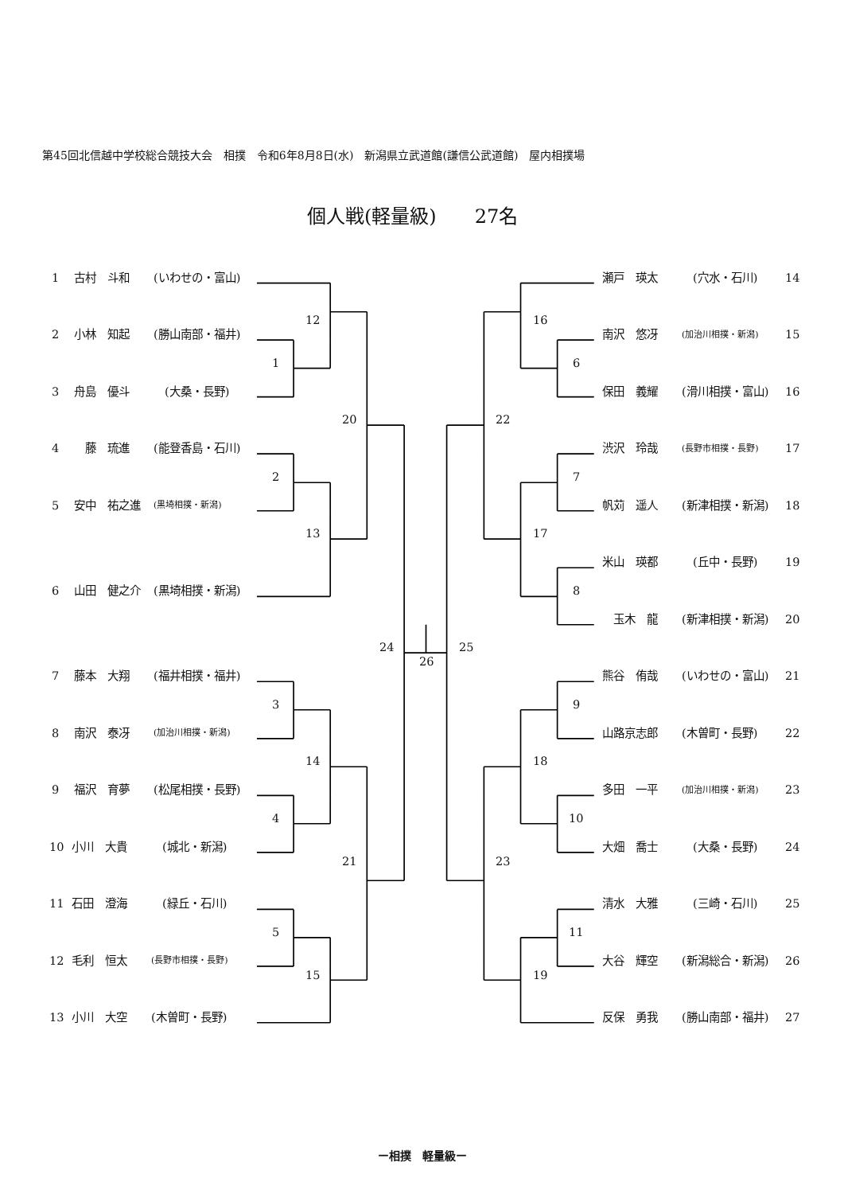第45回北信越中学校総合競技大会　相撲　令和6年8月8日(水)　新潟県立武道館(謙信公武道館)　屋内相撲場
個人戦(軽量級)　　27名
1 古村　斗和 (いわせの・富山)
瀬戸　瑛太　(穴水・石川) 14
12
16
2 小林　知起 (勝山南部・福井)
南沢　悠冴 (加治川相撲・新潟) 15
1
6
3 舟島　優斗　(大桑・長野)
保田　義耀 (滑川相撲・富山) 16
20
22
4　藤　琉進 (能登香島・石川)
渋沢　玲哉 (長野市相撲・長野) 17
2
7
5 安中　祐之進 (黒埼相撲・新潟)
帆苅　遥人 (新津相撲・新潟) 18
13
17
米山　瑛都　(丘中・長野) 19
6 山田　健之介 (黒埼相撲・新潟)
8
　玉木　龍 (新津相撲・新潟) 20
24
25
26
7 藤本　大翔 (福井相撲・福井)
熊谷　侑哉 (いわせの・富山) 21
3
9
8 南沢　泰冴 (加治川相撲・新潟)
山路京志郎 (木曽町・長野) 22
14
18
9 福沢　育夢 (松尾相撲・長野)
多田　一平 (加治川相撲・新潟) 23
4
10
10 小川　大貴　(城北・新潟)
大畑　喬士　(大桑・長野) 24
21
23
11 石田　澄海　(緑丘・石川)
清水　大雅　(三崎・石川) 25
5
11
12 毛利　恒太 (長野市相撲・長野)
大谷　輝空 (新潟総合・新潟) 26
15
19
13 小川　大空 (木曽町・長野)
反保　勇我 (勝山南部・福井) 27
ー相撲　軽量級ー